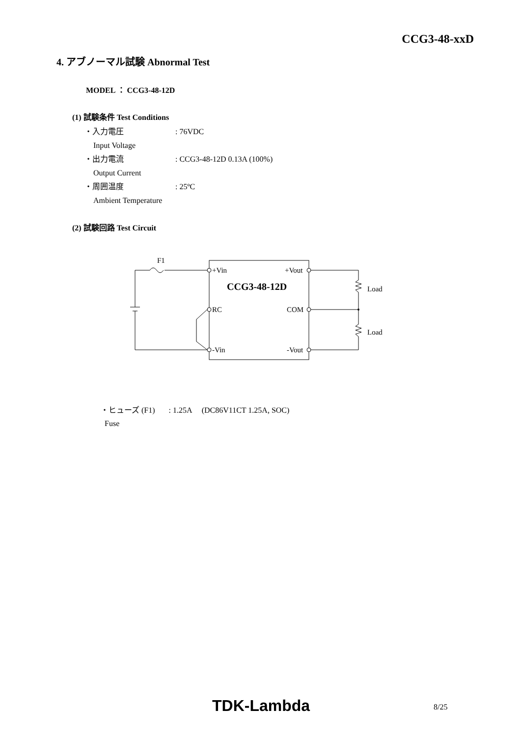CCG3-48-xxD
4. アブノーマル試験 Abnormal Test
MODEL ： CCG3-48-12D
(1) 試験条件 Test Conditions
・入力電圧: 76VDC
Input Voltage
・出力電流: CCG3-48-12D 0.13A (100%)
Output Current
・周囲温度: 25ºC
Ambient Temperature
(2) 試験回路 Test Circuit
F1
+Vin
+Vout
CCG3-48-12D
RC
COM
-Vin
-Vout
Load
Load
・ヒューズ (F1) : 1.25A (DC86V11CT 1.25A, SOC)
Fuse
TDK-Lambda 8/25